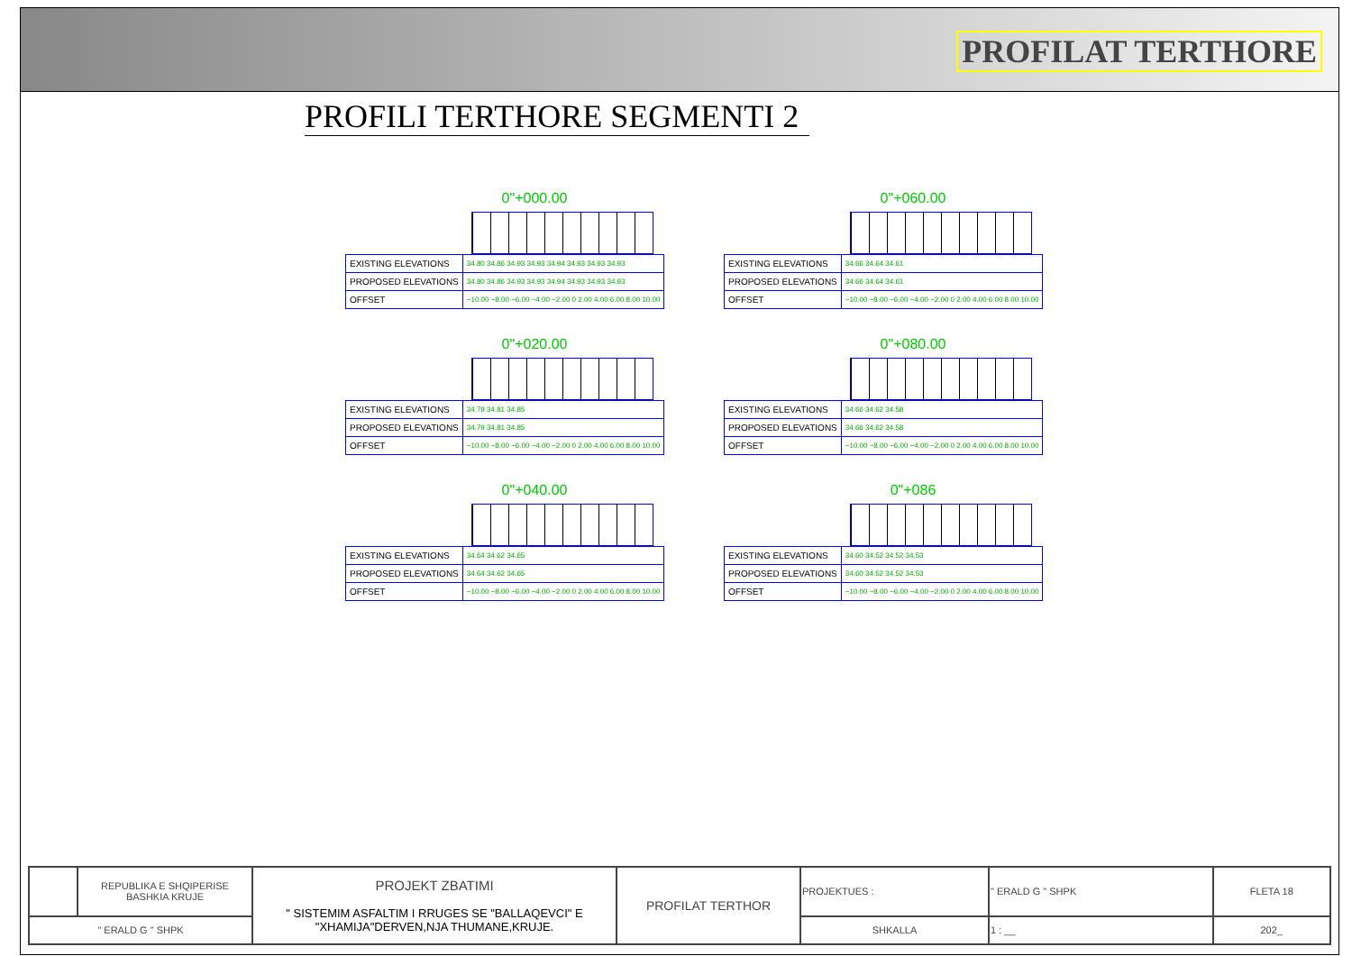PROFILAT TERTHORE
PROFILI TERTHORE SEGMENTI 2
0"+000.00
| EXISTING ELEVATIONS | 34.80 34.86 34.93 34.93 34.94 34.93 34.93 34.93 |
| PROPOSED ELEVATIONS | 34.80 34.86 34.93 34.93 34.94 34.93 34.93 34.93 |
| OFFSET | −10.00 −8.00 −6.00 −4.00 −2.00 0 2.00 4.00 6.00 8.00 10.00 |
0"+060.00
| EXISTING ELEVATIONS | 34.66 34.64 34.61 |
| PROPOSED ELEVATIONS | 34.66 34.64 34.61 |
| OFFSET | −10.00 −8.00 −6.00 −4.00 −2.00 0 2.00 4.00 6.00 8.00 10.00 |
0"+020.00
| EXISTING ELEVATIONS | 34.79 34.81 34.85 |
| PROPOSED ELEVATIONS | 34.79 34.81 34.85 |
| OFFSET | −10.00 −8.00 −6.00 −4.00 −2.00 0 2.00 4.00 6.00 8.00 10.00 |
0"+080.00
| EXISTING ELEVATIONS | 34.66 34.62 34.58 |
| PROPOSED ELEVATIONS | 34.66 34.62 34.58 |
| OFFSET | −10.00 −8.00 −6.00 −4.00 −2.00 0 2.00 4.00 6.00 8.00 10.00 |
0"+040.00
| EXISTING ELEVATIONS | 34.64 34.62 34.65 |
| PROPOSED ELEVATIONS | 34.64 34.62 34.65 |
| OFFSET | −10.00 −8.00 −6.00 −4.00 −2.00 0 2.00 4.00 6.00 8.00 10.00 |
0"+086
| EXISTING ELEVATIONS | 34.60 34.52 34.52 34.53 |
| PROPOSED ELEVATIONS | 34.60 34.52 34.52 34.53 |
| OFFSET | −10.00 −8.00 −6.00 −4.00 −2.00 0 2.00 4.00 6.00 8.00 10.00 |
| | REPUBLIKA E SHQIPERISE BASHKIA KRUJE | PROJEKT ZBATIMI " SISTEMIM ASFALTIM I RRUGES SE "BALLAQEVCI" E "XHAMIJA"DERVEN,NJA THUMANE,KRUJE. | PROFILAT TERTHOR | PROJEKTUES : | " ERALD G " SHPK | FLETA 18 |
| " ERALD G " SHPK | | | | SHKALLA | 1 : __ | 202_ |